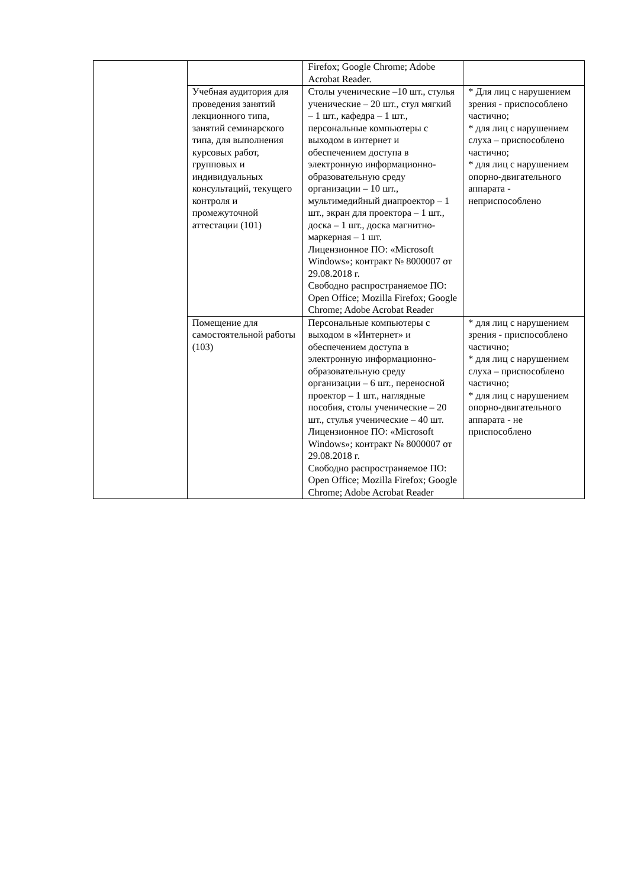| | | Firefox; Google Chrome; Adobe Acrobat Reader. | |
| | Учебная аудитория для проведения занятий лекционного типа, занятий семинарского типа, для выполнения курсовых работ, групповых и индивидуальных консультаций, текущего контроля и промежуточной аттестации (101) | Столы ученические –10 шт., стулья ученические – 20 шт., стул мягкий – 1 шт., кафедра – 1 шт., персональные компьютеры с выходом в интернет и обеспечением доступа в электронную информационно-образовательную среду организации – 10 шт., мультимедийный диапроектор – 1 шт., экран для проектора – 1 шт., доска – 1 шт., доска магнитно-маркерная – 1 шт. Лицензионное ПО: «Microsoft Windows»; контракт № 8000007 от 29.08.2018 г. Свободно распространяемое ПО: Open Office; Mozilla Firefox; Google Chrome; Adobe Acrobat Reader | * Для лиц с нарушением зрения - приспособлено частично; * для лиц с нарушением слуха – приспособлено частично; * для лиц с нарушением опорно-двигательного аппарата - неприспособлено |
| | Помещение для самостоятельной работы (103) | Персональные компьютеры с выходом в «Интернет» и обеспечением доступа в электронную информационно-образовательную среду организации – 6 шт., переносной проектор – 1 шт., наглядные пособия, столы ученические – 20 шт., стулья ученические – 40 шт. Лицензионное ПО: «Microsoft Windows»; контракт № 8000007 от 29.08.2018 г. Свободно распространяемое ПО: Open Office; Mozilla Firefox; Google Chrome; Adobe Acrobat Reader | * для лиц с нарушением зрения - приспособлено частично; * для лиц с нарушением слуха – приспособлено частично; * для лиц с нарушением опорно-двигательного аппарата - не приспособлено |